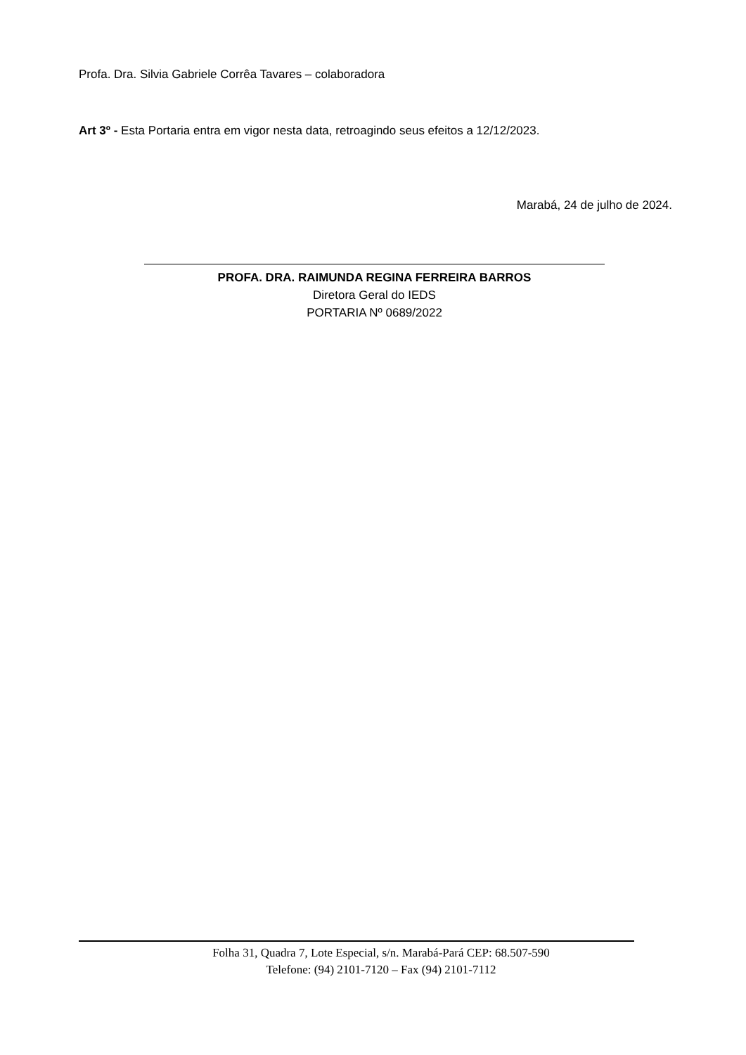Profa. Dra. Silvia Gabriele Corrêa Tavares – colaboradora
Art 3º - Esta Portaria entra em vigor nesta data, retroagindo seus efeitos a 12/12/2023.
Marabá, 24 de julho de 2024.
PROFA. DRA. RAIMUNDA REGINA FERREIRA BARROS
Diretora Geral do IEDS
PORTARIA Nº 0689/2022
Folha 31, Quadra 7, Lote Especial, s/n. Marabá-Pará CEP: 68.507-590
Telefone: (94) 2101-7120 – Fax (94) 2101-7112